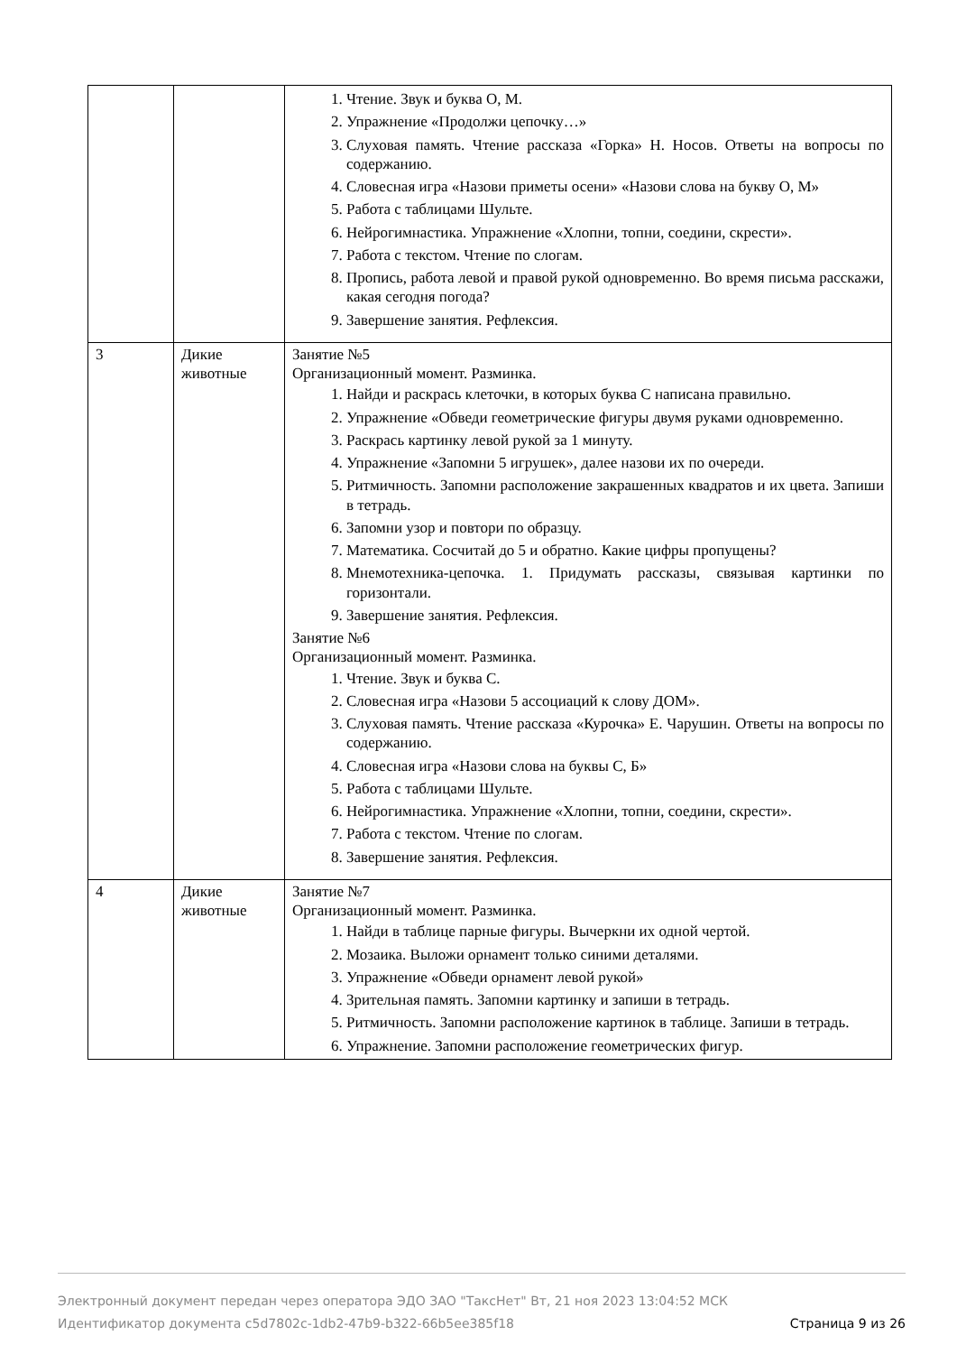| | | 1. Чтение. Звук и буква О, М. 2. Упражнение «Продолжи цепочку…» 3. Слуховая память. Чтение рассказа «Горка» Н. Носов. Ответы на вопросы по содержанию. 4. Словесная игра «Назови приметы осени» «Назови слова на букву О, М» 5. Работа с таблицами Шульте. 6. Нейрогимнастика. Упражнение «Хлопни, топни, соедини, скрести». 7. Работа с текстом. Чтение по слогам. 8. Пропись, работа левой и правой рукой одновременно. Во время письма расскажи, какая сегодня погода? 9. Завершение занятия. Рефлексия. |
| 3 | Дикие животные | Занятие №5 Организационный момент. Разминка. 1. Найди и раскрась клеточки, в которых буква С написана правильно. 2. Упражнение «Обведи геометрические фигуры двумя руками одновременно. 3. Раскрась картинку левой рукой за 1 минуту. 4. Упражнение «Запомни 5 игрушек», далее назови их по очереди. 5. Ритмичность. Запомни расположение закрашенных квадратов и их цвета. Запиши в тетрадь. 6. Запомни узор и повтори по образцу. 7. Математика. Сосчитай до 5 и обратно. Какие цифры пропущены? 8. Мнемотехника-цепочка. 1. Придумать рассказы, связывая картинки по горизонтали. 9. Завершение занятия. Рефлексия. Занятие №6 Организационный момент. Разминка. 1. Чтение. Звук и буква С. 2. Словесная игра «Назови 5 ассоциаций к слову ДОМ». 3. Слуховая память. Чтение рассказа «Курочка» Е. Чарушин. Ответы на вопросы по содержанию. 4. Словесная игра «Назови слова на буквы С, Б» 5. Работа с таблицами Шульте. 6. Нейрогимнастика. Упражнение «Хлопни, топни, соедини, скрести». 7. Работа с текстом. Чтение по слогам. 8. Завершение занятия. Рефлексия. |
| 4 | Дикие животные | Занятие №7 Организационный момент. Разминка. 1. Найди в таблице парные фигуры. Вычеркни их одной чертой. 2. Мозаика. Выложи орнамент только синими деталями. 3. Упражнение «Обведи орнамент левой рукой» 4. Зрительная память. Запомни картинку и запиши в тетрадь. 5. Ритмичность. Запомни расположение картинок в таблице. Запиши в тетрадь. 6. Упражнение. Запомни расположение геометрических фигур. |
Электронный документ передан через оператора ЭДО ЗАО "ТаксНет" Вт, 21 ноя 2023 13:04:52 МСК
Идентификатор документа c5d7802c-1db2-47b9-b322-66b5ee385f18 Страница 9 из 26